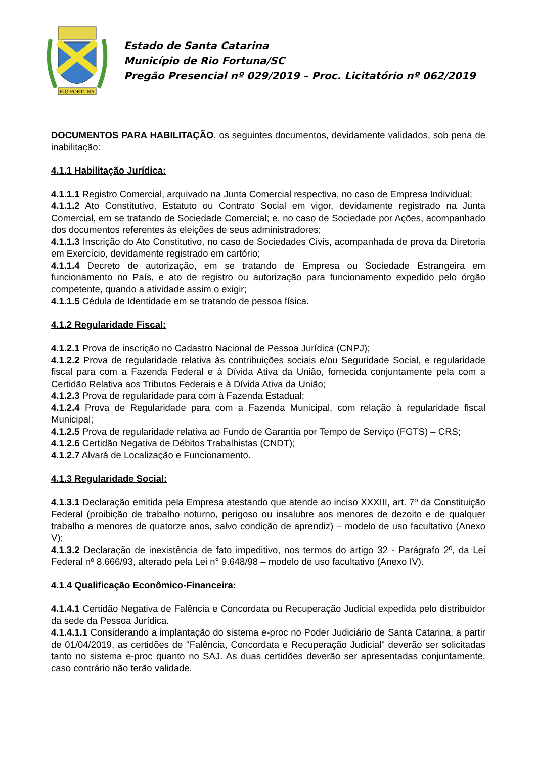RIO FORTUNA
Estado de Santa Catarina
Município de Rio Fortuna/SC
Pregão Presencial nº 029/2019 – Proc. Licitatório nº 062/2019
DOCUMENTOS PARA HABILITAÇÃO, os seguintes documentos, devidamente validados, sob pena de inabilitação:
4.1.1 Habilitação Jurídica:
4.1.1.1 Registro Comercial, arquivado na Junta Comercial respectiva, no caso de Empresa Individual;
4.1.1.2 Ato Constitutivo, Estatuto ou Contrato Social em vigor, devidamente registrado na Junta Comercial, em se tratando de Sociedade Comercial; e, no caso de Sociedade por Ações, acompanhado dos documentos referentes às eleições de seus administradores;
4.1.1.3 Inscrição do Ato Constitutivo, no caso de Sociedades Civis, acompanhada de prova da Diretoria em Exercício, devidamente registrado em cartório;
4.1.1.4 Decreto de autorização, em se tratando de Empresa ou Sociedade Estrangeira em funcionamento no País, e ato de registro ou autorização para funcionamento expedido pelo órgão competente, quando a atividade assim o exigir;
4.1.1.5 Cédula de Identidade em se tratando de pessoa física.
4.1.2 Regularidade Fiscal:
4.1.2.1 Prova de inscrição no Cadastro Nacional de Pessoa Jurídica (CNPJ);
4.1.2.2 Prova de regularidade relativa às contribuições sociais e/ou Seguridade Social, e regularidade fiscal para com a Fazenda Federal e à Dívida Ativa da União, fornecida conjuntamente pela com a Certidão Relativa aos Tributos Federais e à Dívida Ativa da União;
4.1.2.3 Prova de regularidade para com à Fazenda Estadual;
4.1.2.4 Prova de Regularidade para com a Fazenda Municipal, com relação à regularidade fiscal Municipal;
4.1.2.5 Prova de regularidade relativa ao Fundo de Garantia por Tempo de Serviço (FGTS) – CRS;
4.1.2.6 Certidão Negativa de Débitos Trabalhistas (CNDT);
4.1.2.7 Alvará de Localização e Funcionamento.
4.1.3 Regularidade Social:
4.1.3.1 Declaração emitida pela Empresa atestando que atende ao inciso XXXIII, art. 7º da Constituição Federal (proibição de trabalho noturno, perigoso ou insalubre aos menores de dezoito e de qualquer trabalho a menores de quatorze anos, salvo condição de aprendiz) – modelo de uso facultativo (Anexo V);
4.1.3.2 Declaração de inexistência de fato impeditivo, nos termos do artigo 32 - Parágrafo 2º, da Lei Federal nº 8.666/93, alterado pela Lei n° 9.648/98 – modelo de uso facultativo (Anexo IV).
4.1.4 Qualificação Econômico-Financeira:
4.1.4.1 Certidão Negativa de Falência e Concordata ou Recuperação Judicial expedida pelo distribuidor da sede da Pessoa Jurídica.
4.1.4.1.1 Considerando a implantação do sistema e-proc no Poder Judiciário de Santa Catarina, a partir de 01/04/2019, as certidões de "Falência, Concordata e Recuperação Judicial" deverão ser solicitadas tanto no sistema e-proc quanto no SAJ. As duas certidões deverão ser apresentadas conjuntamente, caso contrário não terão validade.